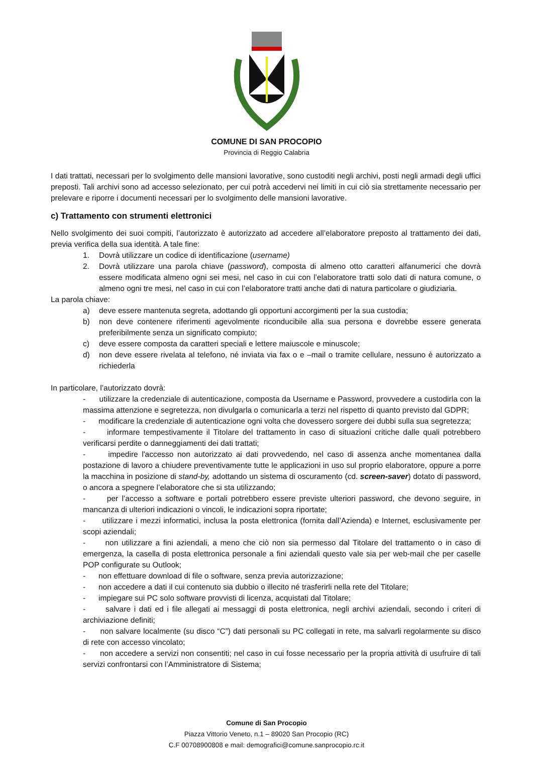COMUNE DI SAN PROCOPIO
Provincia di Reggio Calabria
I dati trattati, necessari per lo svolgimento delle mansioni lavorative, sono custoditi negli archivi, posti negli armadi degli uffici preposti. Tali archivi sono ad accesso selezionato, per cui potrà accedervi nei limiti in cui ciò sia strettamente necessario per prelevare e riporre i documenti necessari per lo svolgimento delle mansioni lavorative.
c) Trattamento con strumenti elettronici
Nello svolgimento dei suoi compiti, l’autorizzato è autorizzato ad accedere all’elaboratore preposto al trattamento dei dati, previa verifica della sua identità. A tale fine:
1. Dovrà utilizzare un codice di identificazione (username)
2. Dovrà utilizzare una parola chiave (password), composta di almeno otto caratteri alfanumerici che dovrà essere modificata almeno ogni sei mesi, nel caso in cui con l’elaboratore tratti solo dati di natura comune, o almeno ogni tre mesi, nel caso in cui con l’elaboratore tratti anche dati di natura particolare o giudiziaria.
La parola chiave:
a) deve essere mantenuta segreta, adottando gli opportuni accorgimenti per la sua custodia;
b) non deve contenere riferimenti agevolmente riconducibile alla sua persona e dovrebbe essere generata preferibilmente senza un significato compiuto;
c) deve essere composta da caratteri speciali e lettere maiuscole e minuscole;
d) non deve essere rivelata al telefono, né inviata via fax o e –mail o tramite cellulare, nessuno è autorizzato a richiederla
In particolare, l’autorizzato dovrà:
- utilizzare la credenziale di autenticazione, composta da Username e Password, provvedere a custodirla con la massima attenzione e segretezza, non divulgarla o comunicarla a terzi nel rispetto di quanto previsto dal GDPR;
- modificare la credenziale di autenticazione ogni volta che dovessero sorgere dei dubbi sulla sua segretezza;
- informare tempestivamente il Titolare del trattamento in caso di situazioni critiche dalle quali potrebbero verificarsi perdite o danneggiamenti dei dati trattati;
- impedire l'accesso non autorizzato ai dati provvedendo, nel caso di assenza anche momentanea dalla postazione di lavoro a chiudere preventivamente tutte le applicazioni in uso sul proprio elaboratore, oppure a porre la macchina in posizione di stand-by, adottando un sistema di oscuramento (cd. screen-saver) dotato di password, o ancora a spegnere l’elaboratore che si sta utilizzando;
- per l’accesso a software e portali potrebbero essere previste ulteriori password, che devono seguire, in mancanza di ulteriori indicazioni o vincoli, le indicazioni sopra riportate;
- utilizzare i mezzi informatici, inclusa la posta elettronica (fornita dall’Azienda) e Internet, esclusivamente per scopi aziendali;
- non utilizzare a fini aziendali, a meno che ciò non sia permesso dal Titolare del trattamento o in caso di emergenza, la casella di posta elettronica personale a fini aziendali questo vale sia per web-mail che per caselle POP configurate su Outlook;
- non effettuare download di file o software, senza previa autorizzazione;
- non accedere a dati il cui contenuto sia dubbio o illecito né trasferirli nella rete del Titolare;
- impiegare sui PC solo software provvisti di licenza, acquistati dal Titolare;
- salvare i dati ed i file allegati ai messaggi di posta elettronica, negli archivi aziendali, secondo i criteri di archiviazione definiti;
- non salvare localmente (su disco “C”) dati personali su PC collegati in rete, ma salvarli regolarmente su disco di rete con accesso vincolato;
- non accedere a servizi non consentiti; nel caso in cui fosse necessario per la propria attività di usufruire di tali servizi confrontarsi con l’Amministratore di Sistema;
Comune di San Procopio
Piazza Vittorio Veneto, n.1 – 89020 San Procopio (RC)
C.F 00708900808 e mail: demografici@comune.sanprocopio.rc.it